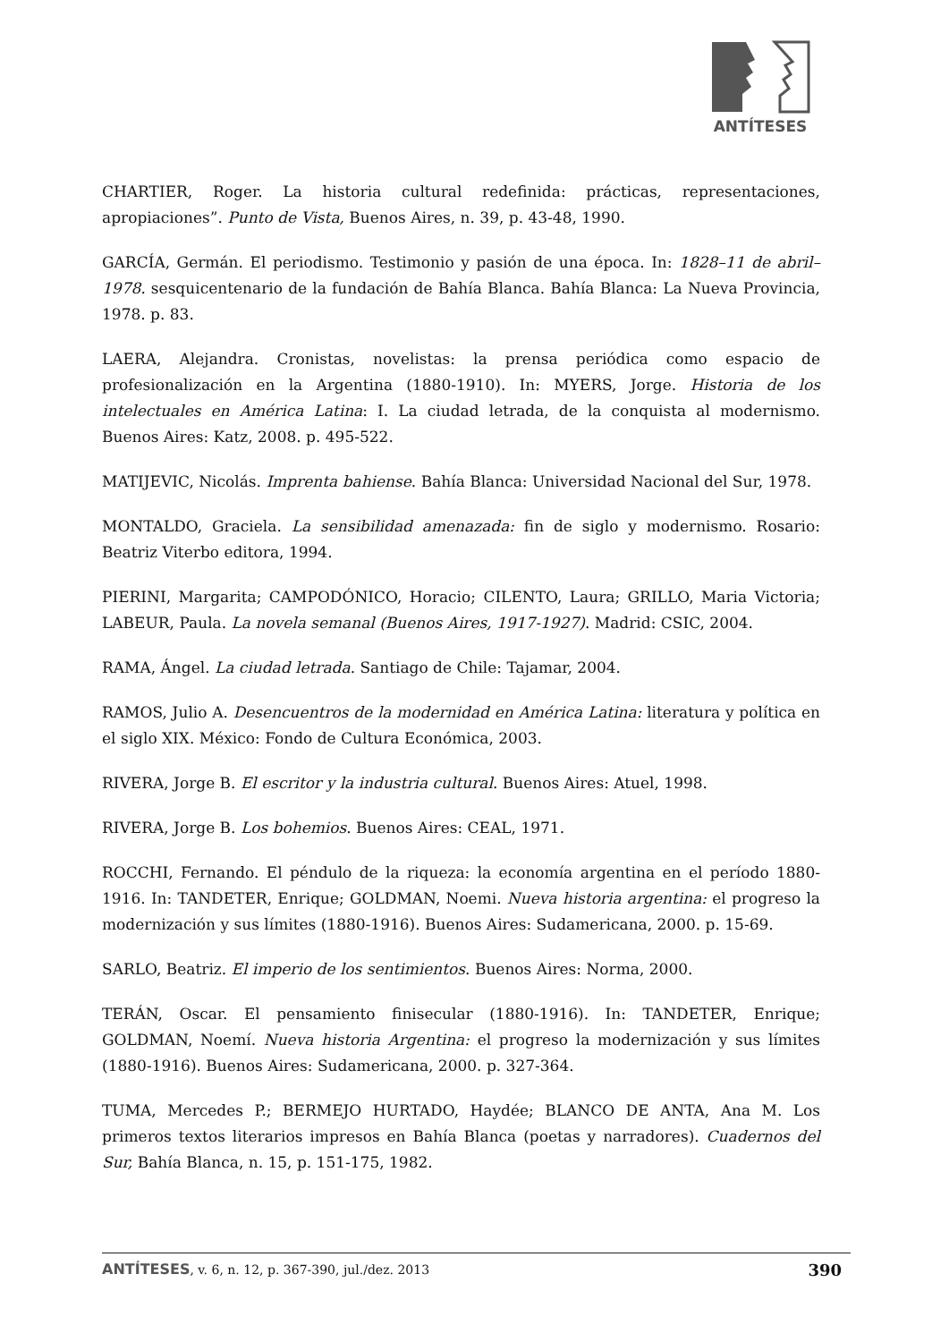ANTÍTESES
CHARTIER, Roger. La historia cultural redefinida: prácticas, representaciones, apropiaciones”. Punto de Vista, Buenos Aires, n. 39, p. 43-48, 1990.
GARCÍA, Germán. El periodismo. Testimonio y pasión de una época. In: 1828–11 de abril–1978. sesquicentenario de la fundación de Bahía Blanca. Bahía Blanca: La Nueva Provincia, 1978. p. 83.
LAERA, Alejandra. Cronistas, novelistas: la prensa periódica como espacio de profesionalización en la Argentina (1880-1910). In: MYERS, Jorge. Historia de los intelectuales en América Latina: I. La ciudad letrada, de la conquista al modernismo. Buenos Aires: Katz, 2008. p. 495-522.
MATIJEVIC, Nicolás. Imprenta bahiense. Bahía Blanca: Universidad Nacional del Sur, 1978.
MONTALDO, Graciela. La sensibilidad amenazada: fin de siglo y modernismo. Rosario: Beatriz Viterbo editora, 1994.
PIERINI, Margarita; CAMPODÓNICO, Horacio; CILENTO, Laura; GRILLO, Maria Victoria; LABEUR, Paula. La novela semanal (Buenos Aires, 1917-1927). Madrid: CSIC, 2004.
RAMA, Ángel. La ciudad letrada. Santiago de Chile: Tajamar, 2004.
RAMOS, Julio A. Desencuentros de la modernidad en América Latina: literatura y política en el siglo XIX. México: Fondo de Cultura Económica, 2003.
RIVERA, Jorge B. El escritor y la industria cultural. Buenos Aires: Atuel, 1998.
RIVERA, Jorge B. Los bohemios. Buenos Aires: CEAL, 1971.
ROCCHI, Fernando. El péndulo de la riqueza: la economía argentina en el período 1880-1916. In: TANDETER, Enrique; GOLDMAN, Noemi. Nueva historia argentina: el progreso la modernización y sus límites (1880-1916). Buenos Aires: Sudamericana, 2000. p. 15-69.
SARLO, Beatriz. El imperio de los sentimientos. Buenos Aires: Norma, 2000.
TERÁN, Oscar. El pensamiento finisecular (1880-1916). In: TANDETER, Enrique; GOLDMAN, Noemí. Nueva historia Argentina: el progreso la modernización y sus límites (1880-1916). Buenos Aires: Sudamericana, 2000. p. 327-364.
TUMA, Mercedes P.; BERMEJO HURTADO, Haydée; BLANCO DE ANTA, Ana M. Los primeros textos literarios impresos en Bahía Blanca (poetas y narradores). Cuadernos del Sur, Bahía Blanca, n. 15, p. 151-175, 1982.
ANTÍTESES, v. 6, n. 12, p. 367-390, jul./dez. 2013 390